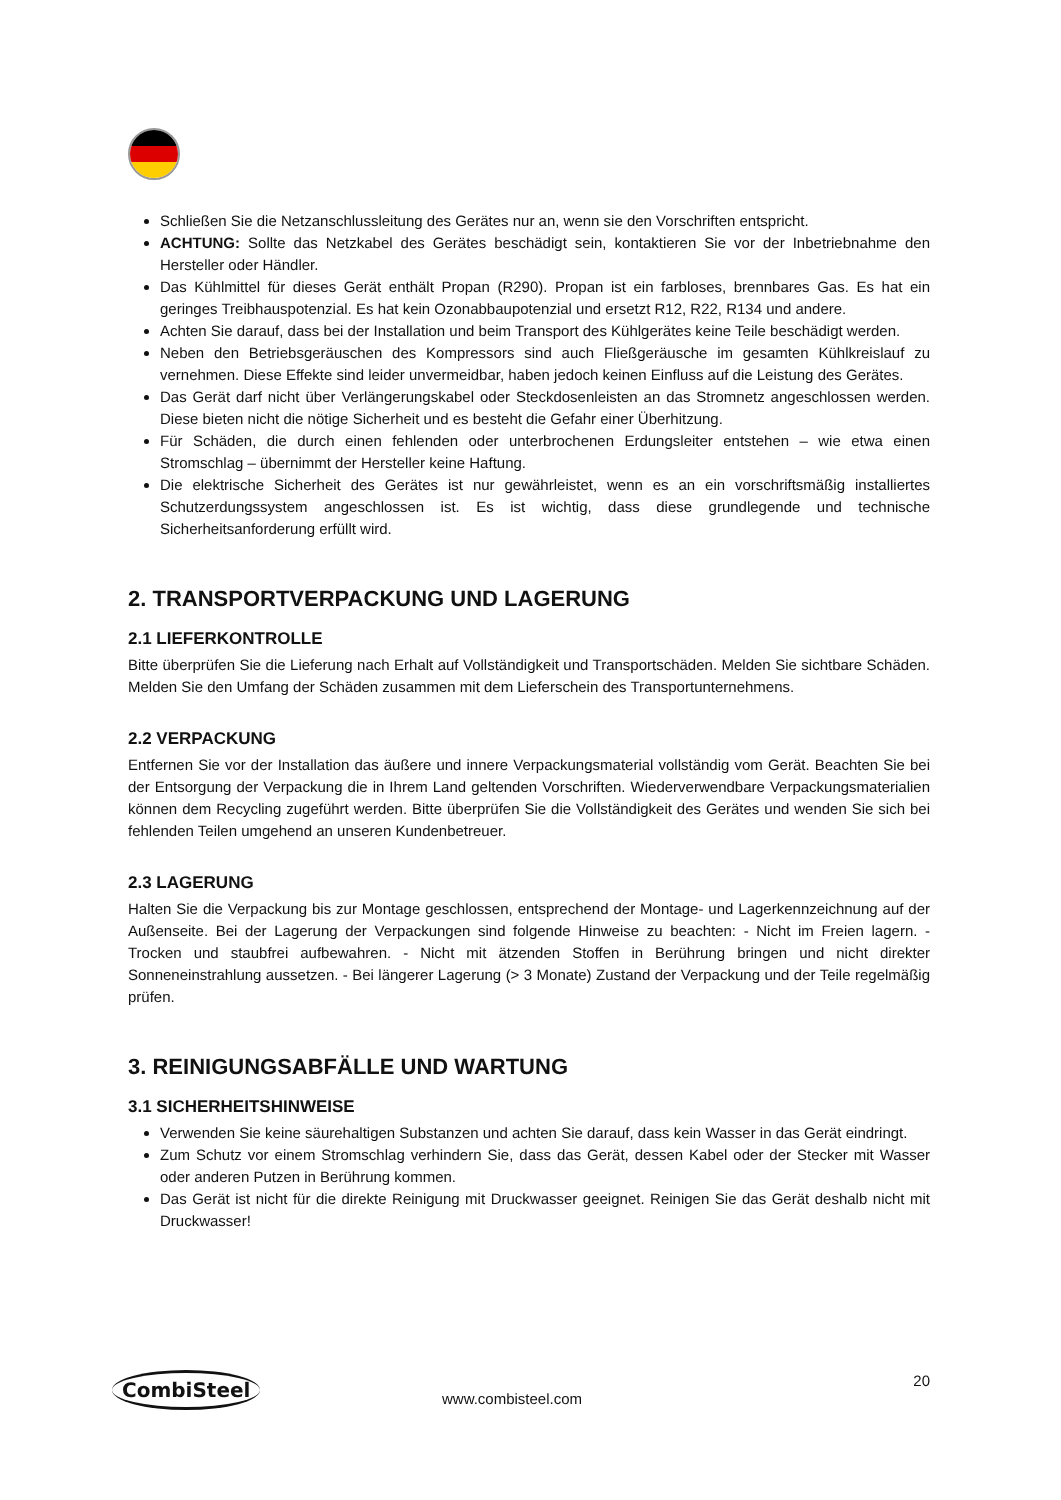Schließen Sie die Netzanschlussleitung des Gerätes nur an, wenn sie den Vorschriften entspricht.
ACHTUNG: Sollte das Netzkabel des Gerätes beschädigt sein, kontaktieren Sie vor der Inbetriebnahme den Hersteller oder Händler.
Das Kühlmittel für dieses Gerät enthält Propan (R290). Propan ist ein farbloses, brennbares Gas. Es hat ein geringes Treibhauspotenzial. Es hat kein Ozonabbaupotenzial und ersetzt R12, R22, R134 und andere.
Achten Sie darauf, dass bei der Installation und beim Transport des Kühlgerätes keine Teile beschädigt werden.
Neben den Betriebsgeräuschen des Kompressors sind auch Fließgeräusche im gesamten Kühlkreislauf zu vernehmen. Diese Effekte sind leider unvermeidbar, haben jedoch keinen Einfluss auf die Leistung des Gerätes.
Das Gerät darf nicht über Verlängerungskabel oder Steckdosenleisten an das Stromnetz angeschlossen werden. Diese bieten nicht die nötige Sicherheit und es besteht die Gefahr einer Überhitzung.
Für Schäden, die durch einen fehlenden oder unterbrochenen Erdungsleiter entstehen – wie etwa einen Stromschlag – übernimmt der Hersteller keine Haftung.
Die elektrische Sicherheit des Gerätes ist nur gewährleistet, wenn es an ein vorschriftsmäßig installiertes Schutzerdungssystem angeschlossen ist. Es ist wichtig, dass diese grundlegende und technische Sicherheitsanforderung erfüllt wird.
2. TRANSPORTVERPACKUNG UND LAGERUNG
2.1 LIEFERKONTROLLE
Bitte überprüfen Sie die Lieferung nach Erhalt auf Vollständigkeit und Transportschäden. Melden Sie sichtbare Schäden. Melden Sie den Umfang der Schäden zusammen mit dem Lieferschein des Transportunternehmens.
2.2 VERPACKUNG
Entfernen Sie vor der Installation das äußere und innere Verpackungsmaterial vollständig vom Gerät. Beachten Sie bei der Entsorgung der Verpackung die in Ihrem Land geltenden Vorschriften. Wiederverwendbare Verpackungsmaterialien können dem Recycling zugeführt werden. Bitte überprüfen Sie die Vollständigkeit des Gerätes und wenden Sie sich bei fehlenden Teilen umgehend an unseren Kundenbetreuer.
2.3 LAGERUNG
Halten Sie die Verpackung bis zur Montage geschlossen, entsprechend der Montage- und Lagerkennzeichnung auf der Außenseite. Bei der Lagerung der Verpackungen sind folgende Hinweise zu beachten: - Nicht im Freien lagern. - Trocken und staubfrei aufbewahren. - Nicht mit ätzenden Stoffen in Berührung bringen und nicht direkter Sonneneinstrahlung aussetzen. - Bei längerer Lagerung (> 3 Monate) Zustand der Verpackung und der Teile regelmäßig prüfen.
3. REINIGUNGSABFÄLLE UND WARTUNG
3.1 SICHERHEITSHINWEISE
Verwenden Sie keine säurehaltigen Substanzen und achten Sie darauf, dass kein Wasser in das Gerät eindringt.
Zum Schutz vor einem Stromschlag verhindern Sie, dass das Gerät, dessen Kabel oder der Stecker mit Wasser oder anderen Putzen in Berührung kommen.
Das Gerät ist nicht für die direkte Reinigung mit Druckwasser geeignet. Reinigen Sie das Gerät deshalb nicht mit Druckwasser!
CombiSteel
www.combisteel.com
20